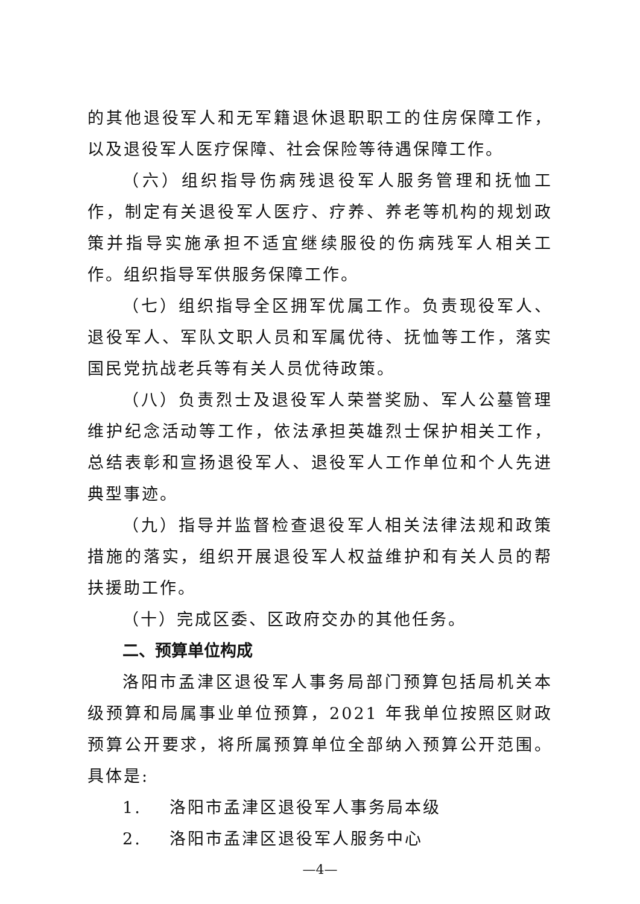的其他退役军人和无军籍退休退职职工的住房保障工作，以及退役军人医疗保障、社会保险等待遇保障工作。
（六）组织指导伤病残退役军人服务管理和抚恤工作，制定有关退役军人医疗、疗养、养老等机构的规划政策并指导实施承担不适宜继续服役的伤病残军人相关工作。组织指导军供服务保障工作。
（七）组织指导全区拥军优属工作。负责现役军人、退役军人、军队文职人员和军属优待、抚恤等工作，落实国民党抗战老兵等有关人员优待政策。
（八）负责烈士及退役军人荣誉奖励、军人公墓管理维护纪念活动等工作，依法承担英雄烈士保护相关工作，总结表彰和宣扬退役军人、退役军人工作单位和个人先进典型事迹。
（九）指导并监督检查退役军人相关法律法规和政策措施的落实，组织开展退役军人权益维护和有关人员的帮扶援助工作。
（十）完成区委、区政府交办的其他任务。
二、预算单位构成
洛阳市孟津区退役军人事务局部门预算包括局机关本级预算和局属事业单位预算，2021 年我单位按照区财政预算公开要求，将所属预算单位全部纳入预算公开范围。具体是:
1. 洛阳市孟津区退役军人事务局本级
2. 洛阳市孟津区退役军人服务中心
—4—